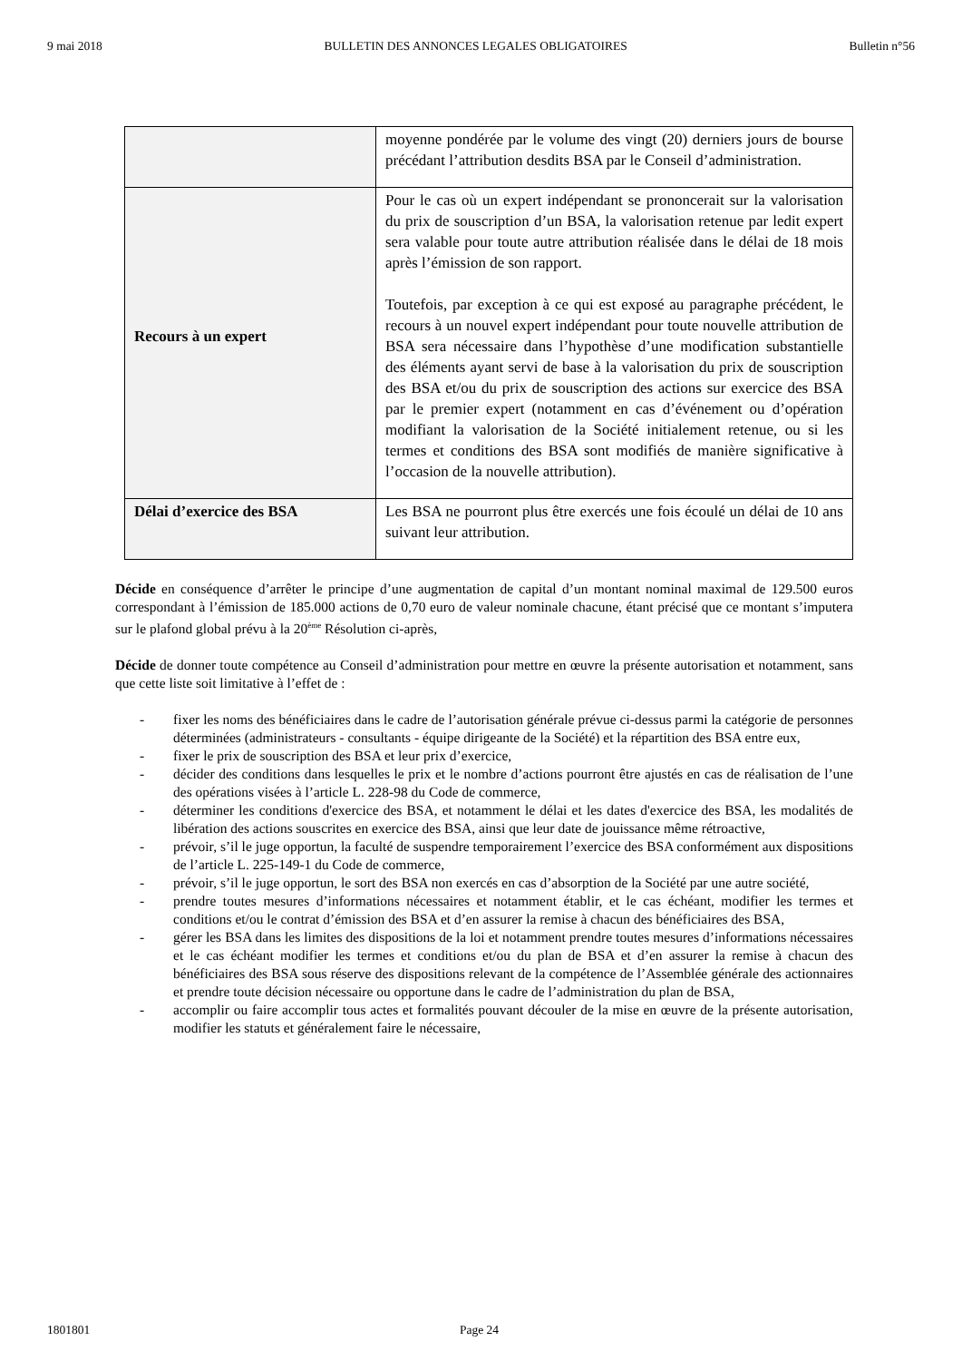9 mai 2018 BULLETIN DES ANNONCES LEGALES OBLIGATOIRES Bulletin n°56
| | moyenne pondérée par le volume des vingt (20) derniers jours de bourse précédant l’attribution desdits BSA par le Conseil d’administration. |
| Recours à un expert | Pour le cas où un expert indépendant se prononcerait sur la valorisation du prix de souscription d’un BSA, la valorisation retenue par ledit expert sera valable pour toute autre attribution réalisée dans le délai de 18 mois après l’émission de son rapport. Toutefois, par exception à ce qui est exposé au paragraphe précédent, le recours à un nouvel expert indépendant pour toute nouvelle attribution de BSA sera nécessaire dans l’hypothèse d’une modification substantielle des éléments ayant servi de base à la valorisation du prix de souscription des BSA et/ou du prix de souscription des actions sur exercice des BSA par le premier expert (notamment en cas d’événement ou d’opération modifiant la valorisation de la Société initialement retenue, ou si les termes et conditions des BSA sont modifiés de manière significative à l’occasion de la nouvelle attribution). |
| Délai d’exercice des BSA | Les BSA ne pourront plus être exercés une fois écoulé un délai de 10 ans suivant leur attribution. |
Décide en conséquence d’arrêter le principe d’une augmentation de capital d’un montant nominal maximal de 129.500 euros correspondant à l’émission de 185.000 actions de 0,70 euro de valeur nominale chacune, étant précisé que ce montant s’imputera sur le plafond global prévu à la 20<sup>ème</sup> Résolution ci-après,
Décide de donner toute compétence au Conseil d’administration pour mettre en œuvre la présente autorisation et notamment, sans que cette liste soit limitative à l’effet de :
- fixer les noms des bénéficiaires dans le cadre de l’autorisation générale prévue ci-dessus parmi la catégorie de personnes déterminées (administrateurs - consultants - équipe dirigeante de la Société) et la répartition des BSA entre eux,
- fixer le prix de souscription des BSA et leur prix d’exercice,
- décider des conditions dans lesquelles le prix et le nombre d’actions pourront être ajustés en cas de réalisation de l’une des opérations visées à l’article L. 228-98 du Code de commerce,
- déterminer les conditions d'exercice des BSA, et notamment le délai et les dates d'exercice des BSA, les modalités de libération des actions souscrites en exercice des BSA, ainsi que leur date de jouissance même rétroactive,
- prévoir, s’il le juge opportun, la faculté de suspendre temporairement l’exercice des BSA conformément aux dispositions de l’article L. 225-149-1 du Code de commerce,
- prévoir, s’il le juge opportun, le sort des BSA non exercés en cas d’absorption de la Société par une autre société,
- prendre toutes mesures d’informations nécessaires et notamment établir, et le cas échéant, modifier les termes et conditions et/ou le contrat d’émission des BSA et d’en assurer la remise à chacun des bénéficiaires des BSA,
- gérer les BSA dans les limites des dispositions de la loi et notamment prendre toutes mesures d’informations nécessaires et le cas échéant modifier les termes et conditions et/ou du plan de BSA et d’en assurer la remise à chacun des bénéficiaires des BSA sous réserve des dispositions relevant de la compétence de l’Assemblée générale des actionnaires et prendre toute décision nécessaire ou opportune dans le cadre de l’administration du plan de BSA,
- accomplir ou faire accomplir tous actes et formalités pouvant découler de la mise en œuvre de la présente autorisation, modifier les statuts et généralement faire le nécessaire,
1801801 Page 24